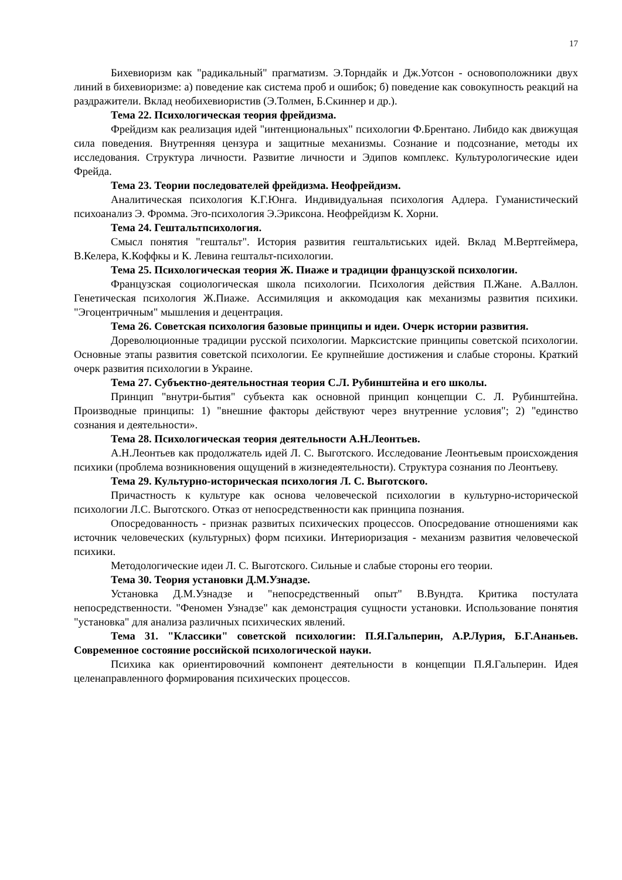17
Бихевиоризм как "радикальный" прагматизм. Э.Торндайк и Дж.Уотсон - основоположники двух линий в бихевиоризме: а) поведение как система проб и ошибок; б) поведение как совокупность реакций на раздражители. Вклад необихевиористив (Э.Толмен, Б.Скиннер и др.).
Тема 22. Психологическая теория фрейдизма.
Фрейдизм как реализация идей "интенциональных" психологии Ф.Брентано. Либидо как движущая сила поведения. Внутренняя цензура и защитные механизмы. Сознание и подсознание, методы их исследования. Структура личности. Развитие личности и Эдипов комплекс. Культурологические идеи Фрейда.
Тема 23. Теории последователей фрейдизма. Неофрейдизм.
Аналитическая психология К.Г.Юнга. Индивидуальная психология Адлера. Гуманистический психоанализ Э. Фромма. Эго-психология Э.Эриксона. Неофрейдизм К. Хорни.
Тема 24. Гештальтпсихология.
Смысл понятия "гештальт". История развития гештальтиських идей. Вклад М.Вертгеймера, В.Келера, К.Коффкы и К. Левина гештальт-психологии.
Тема 25. Психологическая теория Ж. Пиаже и традиции французской психологии.
Французская социологическая школа психологии. Психология действия П.Жане. А.Валлон. Генетическая психология Ж.Пиаже. Ассимиляция и аккомодация как механизмы развития психики. "Эгоцентричным" мышления и децентрация.
Тема 26. Советская психология базовые принципы и идеи. Очерк истории развития.
Дореволюционные традиции русской психологии. Марксистские принципы советской психологии. Основные этапы развития советской психологии. Ее крупнейшие достижения и слабые стороны. Краткий очерк развития психологии в Украине.
Тема 27. Субъектно-деятельностная теория С.Л. Рубинштейна и его школы.
Принцип "внутри-бытия" субъекта как основной принцип концепции С. Л. Рубинштейна. Производные принципы: 1) "внешние факторы действуют через внутренние условия"; 2) "единство сознания и деятельности».
Тема 28. Психологическая теория деятельности А.Н.Леонтьев.
А.Н.Леонтьев как продолжатель идей Л. С. Выготского. Исследование Леонтьевым происхождения психики (проблема возникновения ощущений в жизнедеятельности). Структура сознания по Леонтьеву.
Тема 29. Культурно-историческая психология Л. С. Выготского.
Причастность к культуре как основа человеческой психологии в культурно-исторической психологии Л.С. Выготского. Отказ от непосредственности как принципа познания.
Опосредованность - признак развитых психических процессов. Опосредование отношениями как источник человеческих (культурных) форм психики. Интериоризация - механизм развития человеческой психики.
Методологические идеи Л. С. Выготского. Сильные и слабые стороны его теории.
Тема 30. Теория установки Д.М.Узнадзе.
Установка Д.М.Узнадзе и "непосредственный опыт" В.Вундта. Критика постулата непосредственности. "Феномен Узнадзе" как демонстрация сущности установки. Использование понятия "установка" для анализа различных психических явлений.
Тема 31. "Классики" советской психологии: П.Я.Гальперин, А.Р.Лурия, Б.Г.Ананьев. Современное состояние российской психологической науки.
Психика как ориентировочний компонент деятельности в концепции П.Я.Гальперин. Идея целенаправленного формирования психических процессов.